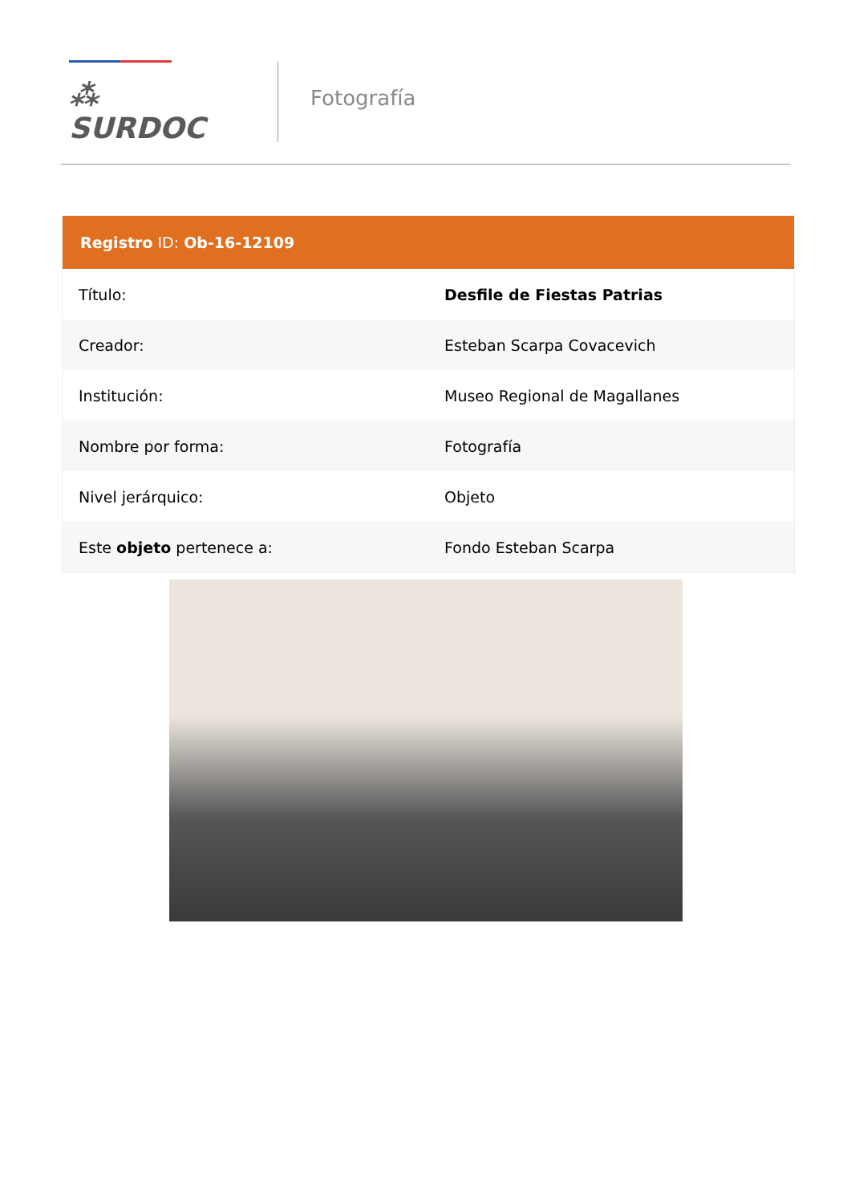⁂ SURDOC
Fotografía
| Registro ID: Ob-16-12109 | |
| --- | --- |
| Título: | Desfile de Fiestas Patrias |
| Creador: | Esteban Scarpa Covacevich |
| Institución: | Museo Regional de Magallanes |
| Nombre por forma: | Fotografía |
| Nivel jerárquico: | Objeto |
| Este objeto pertenece a: | Fondo Esteban Scarpa |